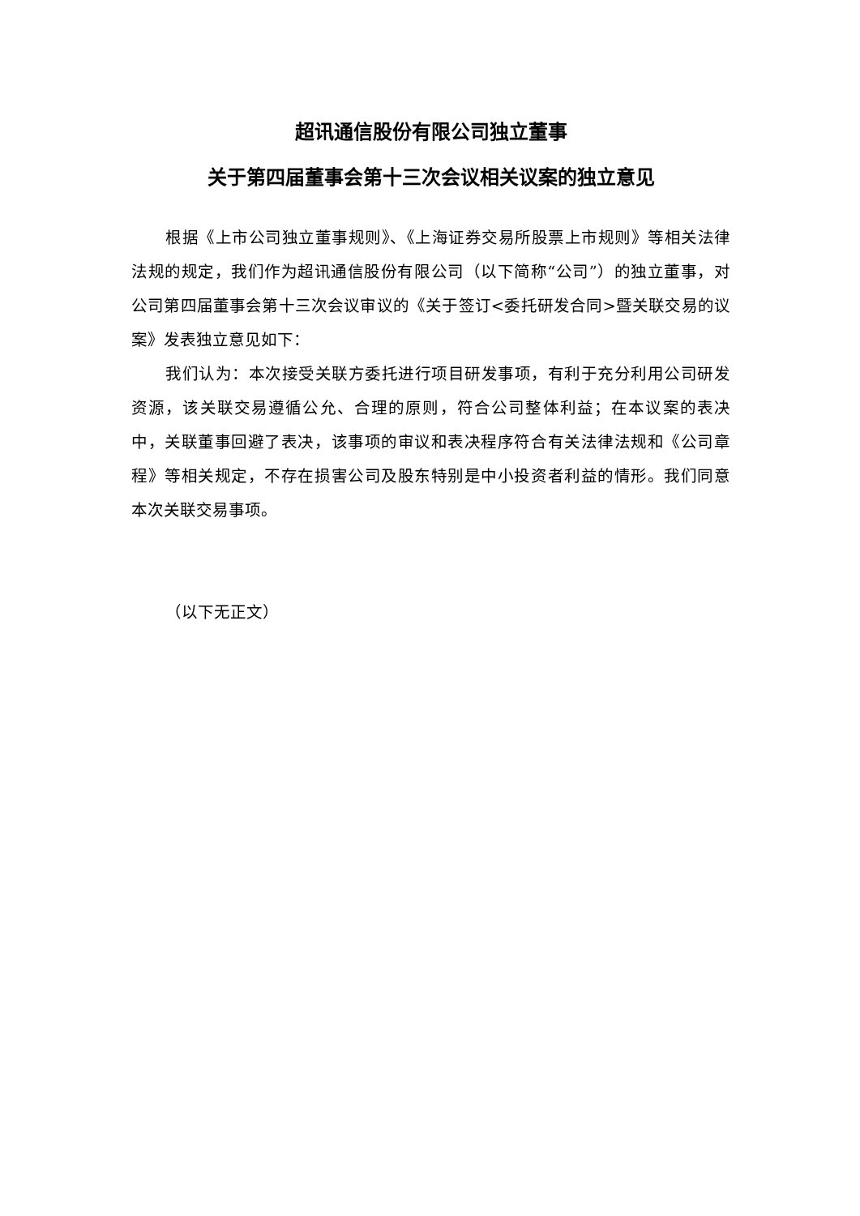超讯通信股份有限公司独立董事
关于第四届董事会第十三次会议相关议案的独立意见
根据《上市公司独立董事规则》、《上海证券交易所股票上市规则》等相关法律法规的规定，我们作为超讯通信股份有限公司（以下简称“公司”）的独立董事，对公司第四届董事会第十三次会议审议的《关于签订<委托研发合同>暨关联交易的议案》发表独立意见如下：
我们认为：本次接受关联方委托进行项目研发事项，有利于充分利用公司研发资源，该关联交易遵循公允、合理的原则，符合公司整体利益；在本议案的表决中，关联董事回避了表决，该事项的审议和表决程序符合有关法律法规和《公司章程》等相关规定，不存在损害公司及股东特别是中小投资者利益的情形。我们同意本次关联交易事项。
（以下无正文）